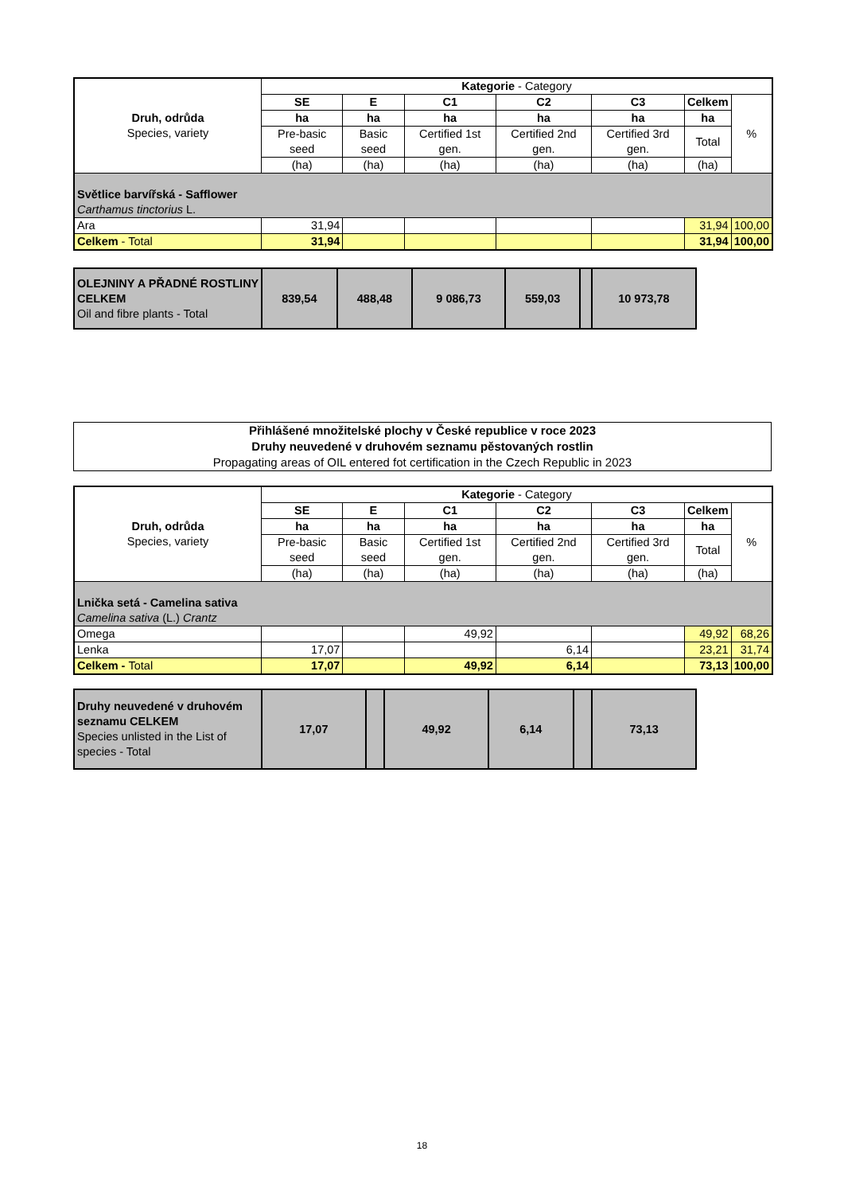| Druh, odrůda Species, variety | Kategorie - Category | | | | | | |
| --- | --- | --- | --- | --- | --- | --- | --- |
| | SE | E | C1 | C2 | C3 | Celkem | % |
| | ha | ha | ha | ha | ha | ha | |
| | Pre-basic seed | Basic seed | Certified 1st gen. | Certified 2nd gen. | Certified 3rd gen. | Total | |
| | (ha) | (ha) | (ha) | (ha) | (ha) | (ha) | |
| Světlice barvířská - Safflower Carthamus tinctorius L. | | | | | | | |
| Ara | 31,94 | | | | | 31,94 | 100,00 |
| Celkem - Total | 31,94 | | | | | 31,94 | 100,00 |
| OLEJNINY A PŘADNÉ ROSTLINY CELKEM Oil and fibre plants - Total | 839,54 | 488,48 | 9 086,73 | 559,03 | | 10 973,78 |
Přihlášené množitelské plochy v České republice v roce 2023
Druhy neuvedené v druhovém seznamu pěstovaných rostlin
Propagating areas of OIL entered fot certification in the Czech Republic in 2023
| Druh, odrůda Species, variety | Kategorie - Category | | | | | | |
| --- | --- | --- | --- | --- | --- | --- | --- |
| | SE | E | C1 | C2 | C3 | Celkem | % |
| | ha | ha | ha | ha | ha | ha | |
| | Pre-basic seed | Basic seed | Certified 1st gen. | Certified 2nd gen. | Certified 3rd gen. | Total | |
| | (ha) | (ha) | (ha) | (ha) | (ha) | (ha) | |
| Lnička setá - Camelina sativa Camelina sativa (L.) Crantz | | | | | | | |
| Omega | | | 49,92 | | | 49,92 | 68,26 |
| Lenka | 17,07 | | | 6,14 | | 23,21 | 31,74 |
| Celkem - Total | 17,07 | | 49,92 | 6,14 | | 73,13 | 100,00 |
| Druhy neuvedené v druhovém seznamu CELKEM Species unlisted in the List of species - Total | 17,07 | | 49,92 | 6,14 | | 73,13 |
18